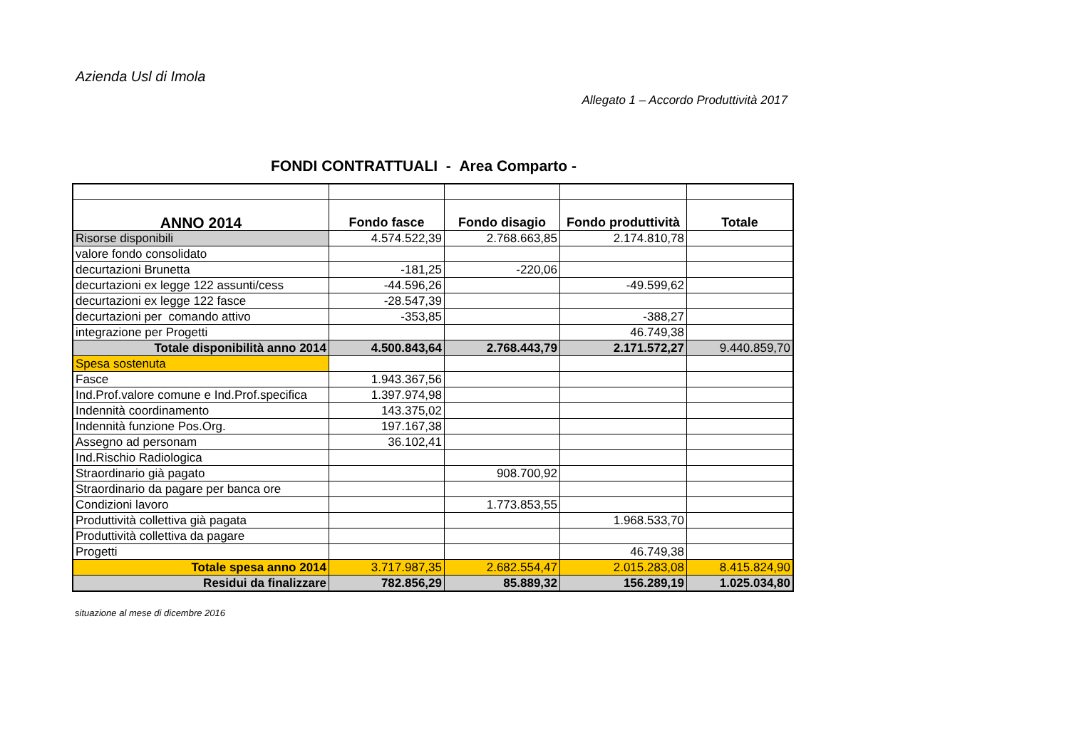Azienda Usl di Imola
Allegato 1 – Accordo Produttività 2017
FONDI CONTRATTUALI - Area Comparto -
| ANNO 2014 | Fondo fasce | Fondo disagio | Fondo produttività | Totale |
| --- | --- | --- | --- | --- |
| Risorse disponibili | 4.574.522,39 | 2.768.663,85 | 2.174.810,78 | |
| valore fondo consolidato | | | | |
| decurtazioni Brunetta | -181,25 | -220,06 | | |
| decurtazioni ex legge 122 assunti/cess | -44.596,26 | | -49.599,62 | |
| decurtazioni ex legge 122 fasce | -28.547,39 | | | |
| decurtazioni per comando attivo | -353,85 | | -388,27 | |
| integrazione per Progetti | | | 46.749,38 | |
| Totale disponibilità anno 2014 | 4.500.843,64 | 2.768.443,79 | 2.171.572,27 | 9.440.859,70 |
| Spesa sostenuta | | | | |
| Fasce | 1.943.367,56 | | | |
| Ind.Prof.valore comune e Ind.Prof.specifica | 1.397.974,98 | | | |
| Indennità coordinamento | 143.375,02 | | | |
| Indennità funzione Pos.Org. | 197.167,38 | | | |
| Assegno ad personam | 36.102,41 | | | |
| Ind.Rischio Radiologica | | | | |
| Straordinario già pagato | | 908.700,92 | | |
| Straordinario da pagare per banca ore | | | | |
| Condizioni lavoro | | 1.773.853,55 | | |
| Produttività collettiva già pagata | | | 1.968.533,70 | |
| Produttività collettiva da pagare | | | | |
| Progetti | | | 46.749,38 | |
| Totale spesa anno 2014 | 3.717.987,35 | 2.682.554,47 | 2.015.283,08 | 8.415.824,90 |
| Residui da finalizzare | 782.856,29 | 85.889,32 | 156.289,19 | 1.025.034,80 |
situazione al mese di dicembre 2016